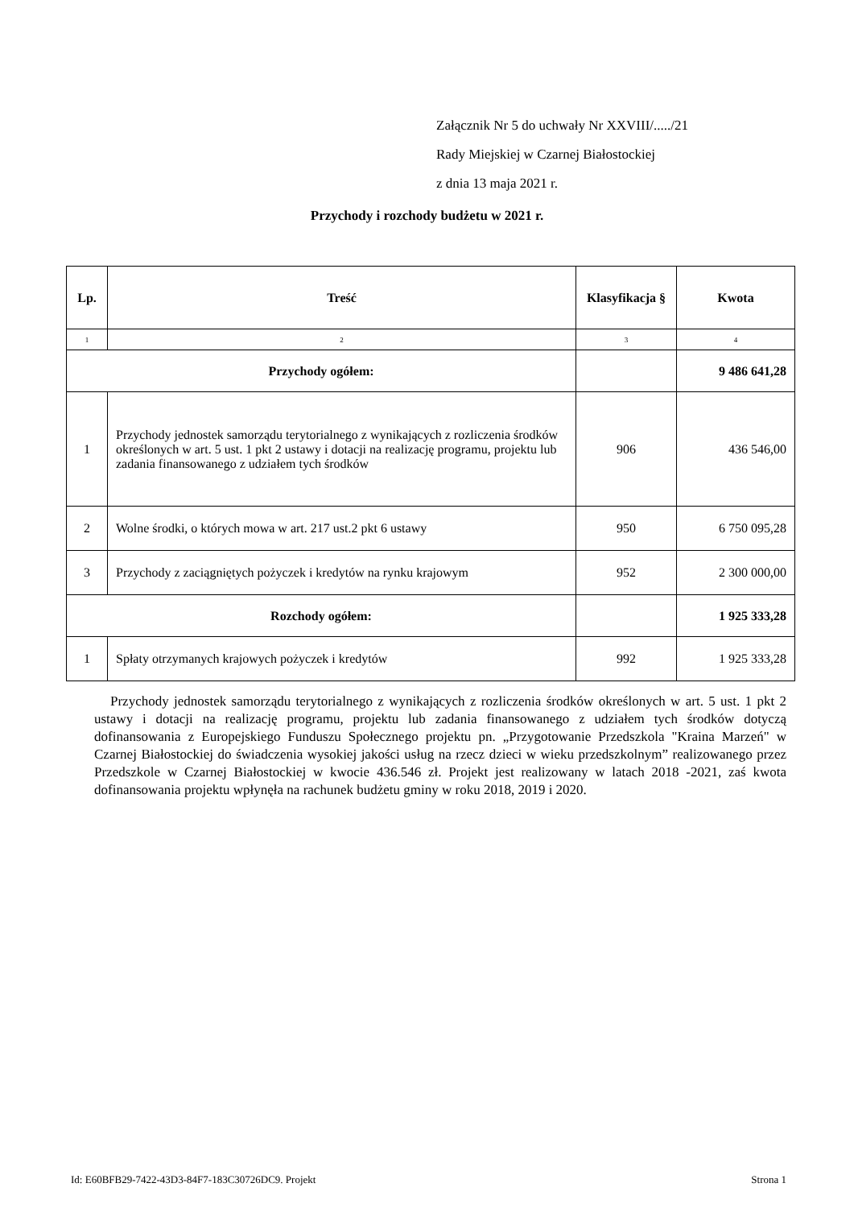Załącznik Nr 5 do uchwały Nr XXVIII/...../21
Rady Miejskiej w Czarnej Białostockiej
z dnia 13 maja 2021 r.
Przychody i rozchody budżetu w 2021 r.
| Lp. | Treść | Klasyfikacja § | Kwota |
| --- | --- | --- | --- |
| 1 | 2 | 3 | 4 |
| Przychody ogółem: | | | 9 486 641,28 |
| 1 | Przychody jednostek samorządu terytorialnego z wynikających z rozliczenia środków określonych w art. 5 ust. 1 pkt 2 ustawy i dotacji na realizację programu, projektu lub zadania finansowanego z udziałem tych środków | 906 | 436 546,00 |
| 2 | Wolne środki, o których mowa w art. 217 ust.2 pkt 6 ustawy | 950 | 6 750 095,28 |
| 3 | Przychody z zaciągniętych pożyczek i kredytów na rynku krajowym | 952 | 2 300 000,00 |
| Rozchody ogółem: | | | 1 925 333,28 |
| 1 | Spłaty otrzymanych krajowych pożyczek i kredytów | 992 | 1 925 333,28 |
Przychody jednostek samorządu terytorialnego z wynikających z rozliczenia środków określonych w art. 5 ust. 1 pkt 2 ustawy i dotacji na realizację programu, projektu lub zadania finansowanego z udziałem tych środków dotyczą dofinansowania z Europejskiego Funduszu Społecznego projektu pn. „Przygotowanie Przedszkola "Kraina Marzeń" w Czarnej Białostockiej do świadczenia wysokiej jakości usług na rzecz dzieci w wieku przedszkolnym” realizowanego przez Przedszkole w Czarnej Białostockiej w kwocie 436.546 zł. Projekt jest realizowany w latach 2018 -2021, zaś kwota dofinansowania projektu wpłynęła na rachunek budżetu gminy w roku 2018, 2019 i 2020.
Id: E60BFB29-7422-43D3-84F7-183C30726DC9. Projekt Strona 1